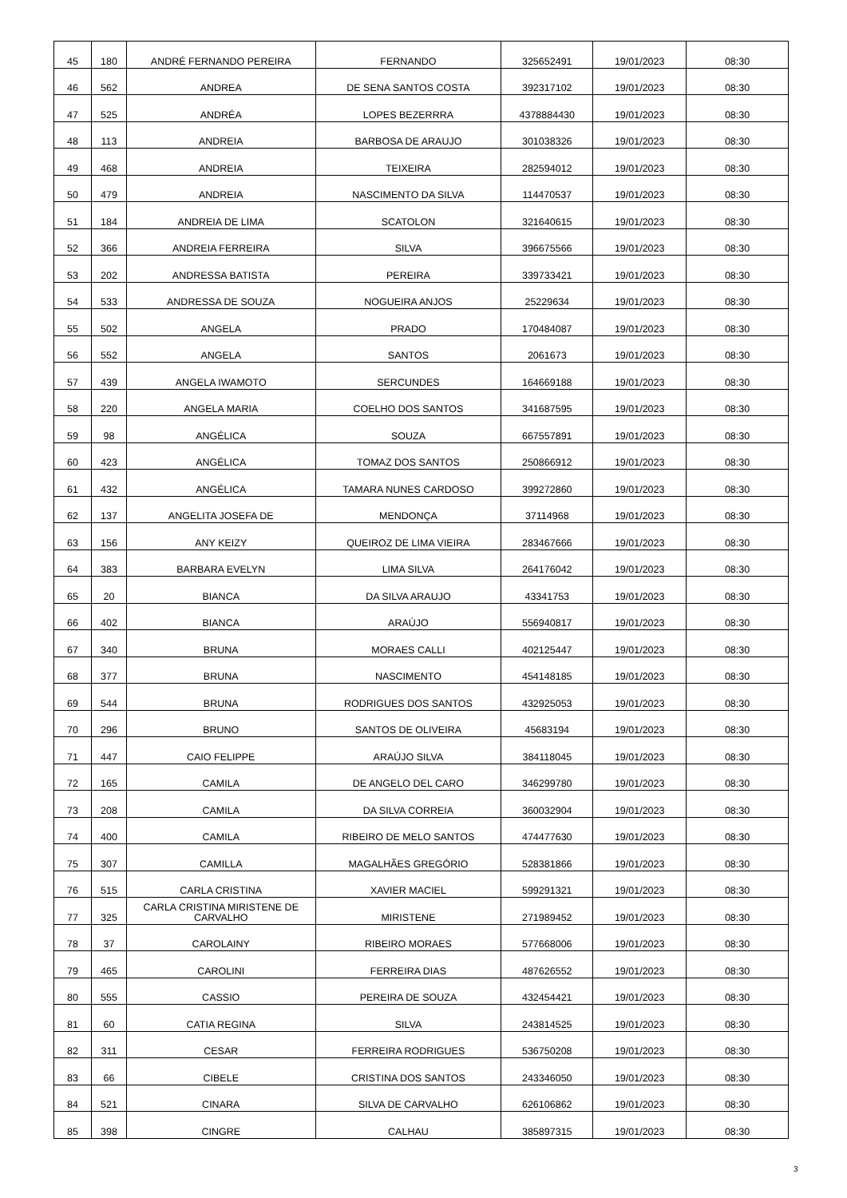| 45 | 180 | ANDRÉ FERNANDO PEREIRA | FERNANDO | 325652491 | 19/01/2023 | 08:30 |
| 46 | 562 | ANDREA | DE SENA SANTOS COSTA | 392317102 | 19/01/2023 | 08:30 |
| 47 | 525 | ANDRÉA | LOPES BEZERRRA | 4378884430 | 19/01/2023 | 08:30 |
| 48 | 113 | ANDREIA | BARBOSA DE ARAUJO | 301038326 | 19/01/2023 | 08:30 |
| 49 | 468 | ANDREIA | TEIXEIRA | 282594012 | 19/01/2023 | 08:30 |
| 50 | 479 | ANDREIA | NASCIMENTO DA SILVA | 114470537 | 19/01/2023 | 08:30 |
| 51 | 184 | ANDREIA DE LIMA | SCATOLON | 321640615 | 19/01/2023 | 08:30 |
| 52 | 366 | ANDREIA FERREIRA | SILVA | 396675566 | 19/01/2023 | 08:30 |
| 53 | 202 | ANDRESSA BATISTA | PEREIRA | 339733421 | 19/01/2023 | 08:30 |
| 54 | 533 | ANDRESSA DE SOUZA | NOGUEIRA ANJOS | 25229634 | 19/01/2023 | 08:30 |
| 55 | 502 | ANGELA | PRADO | 170484087 | 19/01/2023 | 08:30 |
| 56 | 552 | ANGELA | SANTOS | 2061673 | 19/01/2023 | 08:30 |
| 57 | 439 | ANGELA IWAMOTO | SERCUNDES | 164669188 | 19/01/2023 | 08:30 |
| 58 | 220 | ANGELA MARIA | COELHO DOS SANTOS | 341687595 | 19/01/2023 | 08:30 |
| 59 | 98 | ANGÉLICA | SOUZA | 667557891 | 19/01/2023 | 08:30 |
| 60 | 423 | ANGÉLICA | TOMAZ DOS SANTOS | 250866912 | 19/01/2023 | 08:30 |
| 61 | 432 | ANGÉLICA | TAMARA NUNES CARDOSO | 399272860 | 19/01/2023 | 08:30 |
| 62 | 137 | ANGELITA JOSEFA DE | MENDONÇA | 37114968 | 19/01/2023 | 08:30 |
| 63 | 156 | ANY KEIZY | QUEIROZ DE LIMA VIEIRA | 283467666 | 19/01/2023 | 08:30 |
| 64 | 383 | BARBARA EVELYN | LIMA SILVA | 264176042 | 19/01/2023 | 08:30 |
| 65 | 20 | BIANCA | DA SILVA ARAUJO | 43341753 | 19/01/2023 | 08:30 |
| 66 | 402 | BIANCA | ARAÚJO | 556940817 | 19/01/2023 | 08:30 |
| 67 | 340 | BRUNA | MORAES CALLI | 402125447 | 19/01/2023 | 08:30 |
| 68 | 377 | BRUNA | NASCIMENTO | 454148185 | 19/01/2023 | 08:30 |
| 69 | 544 | BRUNA | RODRIGUES DOS SANTOS | 432925053 | 19/01/2023 | 08:30 |
| 70 | 296 | BRUNO | SANTOS DE OLIVEIRA | 45683194 | 19/01/2023 | 08:30 |
| 71 | 447 | CAIO FELIPPE | ARAÚJO SILVA | 384118045 | 19/01/2023 | 08:30 |
| 72 | 165 | CAMILA | DE ANGELO DEL CARO | 346299780 | 19/01/2023 | 08:30 |
| 73 | 208 | CAMILA | DA SILVA CORREIA | 360032904 | 19/01/2023 | 08:30 |
| 74 | 400 | CAMILA | RIBEIRO DE MELO SANTOS | 474477630 | 19/01/2023 | 08:30 |
| 75 | 307 | CAMILLA | MAGALHÃES GREGÓRIO | 528381866 | 19/01/2023 | 08:30 |
| 76 | 515 | CARLA CRISTINA | XAVIER MACIEL | 599291321 | 19/01/2023 | 08:30 |
| 77 | 325 | CARLA CRISTINA MIRISTENE DE CARVALHO | MIRISTENE | 271989452 | 19/01/2023 | 08:30 |
| 78 | 37 | CAROLAINY | RIBEIRO MORAES | 577668006 | 19/01/2023 | 08:30 |
| 79 | 465 | CAROLINI | FERREIRA DIAS | 487626552 | 19/01/2023 | 08:30 |
| 80 | 555 | CASSIO | PEREIRA DE SOUZA | 432454421 | 19/01/2023 | 08:30 |
| 81 | 60 | CATIA REGINA | SILVA | 243814525 | 19/01/2023 | 08:30 |
| 82 | 311 | CESAR | FERREIRA RODRIGUES | 536750208 | 19/01/2023 | 08:30 |
| 83 | 66 | CIBELE | CRISTINA DOS SANTOS | 243346050 | 19/01/2023 | 08:30 |
| 84 | 521 | CINARA | SILVA DE CARVALHO | 626106862 | 19/01/2023 | 08:30 |
| 85 | 398 | CINGRE | CALHAU | 385897315 | 19/01/2023 | 08:30 |
3